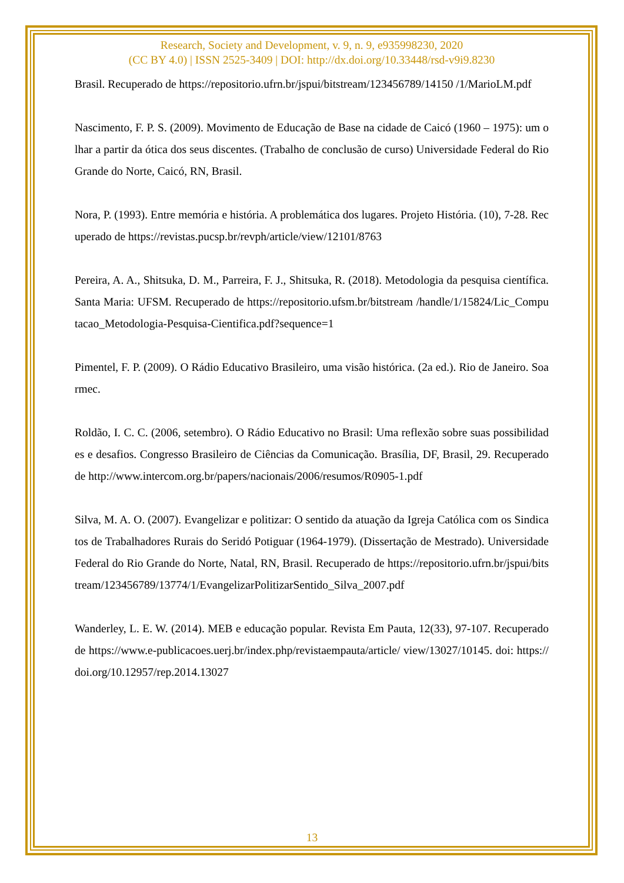Research, Society and Development, v. 9, n. 9, e935998230, 2020
(CC BY 4.0) | ISSN 2525-3409 | DOI: http://dx.doi.org/10.33448/rsd-v9i9.8230
Brasil. Recuperado de https://repositorio.ufrn.br/jspui/bitstream/123456789/14150 /1/MarioLM.pdf
Nascimento, F. P. S. (2009). Movimento de Educação de Base na cidade de Caicó (1960 – 1975): um olhar a partir da ótica dos seus discentes. (Trabalho de conclusão de curso) Universidade Federal do Rio Grande do Norte, Caicó, RN, Brasil.
Nora, P. (1993). Entre memória e história. A problemática dos lugares. Projeto História. (10), 7-28. Recuperado de https://revistas.pucsp.br/revph/article/view/12101/8763
Pereira, A. A., Shitsuka, D. M., Parreira, F. J., Shitsuka, R. (2018). Metodologia da pesquisa científica. Santa Maria: UFSM. Recuperado de https://repositorio.ufsm.br/bitstream /handle/1/15824/Lic_Computacao_Metodologia-Pesquisa-Cientifica.pdf?sequence=1
Pimentel, F. P. (2009). O Rádio Educativo Brasileiro, uma visão histórica. (2a ed.). Rio de Janeiro. Soarmec.
Roldão, I. C. C. (2006, setembro). O Rádio Educativo no Brasil: Uma reflexão sobre suas possibilidades e desafios. Congresso Brasileiro de Ciências da Comunicação. Brasília, DF, Brasil, 29. Recuperado de http://www.intercom.org.br/papers/nacionais/2006/resumos/R0905-1.pdf
Silva, M. A. O. (2007). Evangelizar e politizar: O sentido da atuação da Igreja Católica com os Sindicatos de Trabalhadores Rurais do Seridó Potiguar (1964-1979). (Dissertação de Mestrado). Universidade Federal do Rio Grande do Norte, Natal, RN, Brasil. Recuperado de https://repositorio.ufrn.br/jspui/bitstream/123456789/13774/1/EvangelizarPolitizarSentido_Silva_2007.pdf
Wanderley, L. E. W. (2014). MEB e educação popular. Revista Em Pauta, 12(33), 97-107. Recuperado de https://www.e-publicacoes.uerj.br/index.php/revistaempauta/article/ view/13027/10145. doi: https://doi.org/10.12957/rep.2014.13027
13